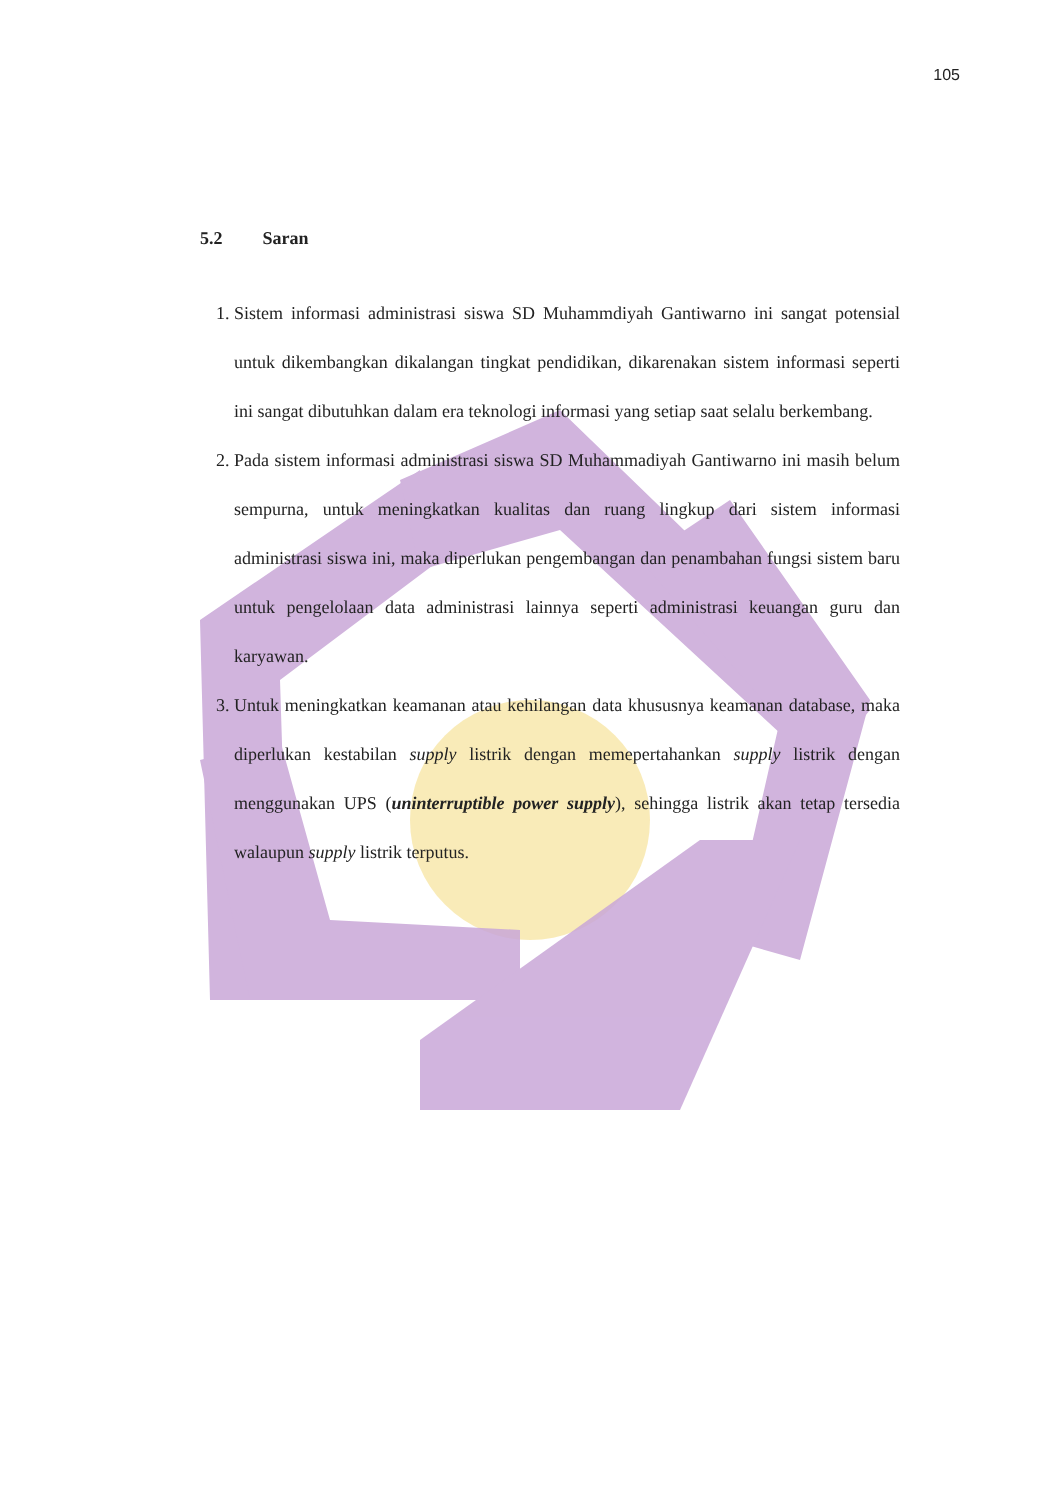105
5.2 Saran
1. Sistem informasi administrasi siswa SD Muhammdiyah Gantiwarno ini sangat potensial untuk dikembangkan dikalangan tingkat pendidikan, dikarenakan sistem informasi seperti ini sangat dibutuhkan dalam era teknologi informasi yang setiap saat selalu berkembang.
2. Pada sistem informasi administrasi siswa SD Muhammadiyah Gantiwarno ini masih belum sempurna, untuk meningkatkan kualitas dan ruang lingkup dari sistem informasi administrasi siswa ini, maka diperlukan pengembangan dan penambahan fungsi sistem baru untuk pengelolaan data administrasi lainnya seperti administrasi keuangan guru dan karyawan.
3. Untuk meningkatkan keamanan atau kehilangan data khususnya keamanan database, maka diperlukan kestabilan supply listrik dengan memepertahankan supply listrik dengan menggunakan UPS (uninterruptible power supply), sehingga listrik akan tetap tersedia walaupun supply listrik terputus.